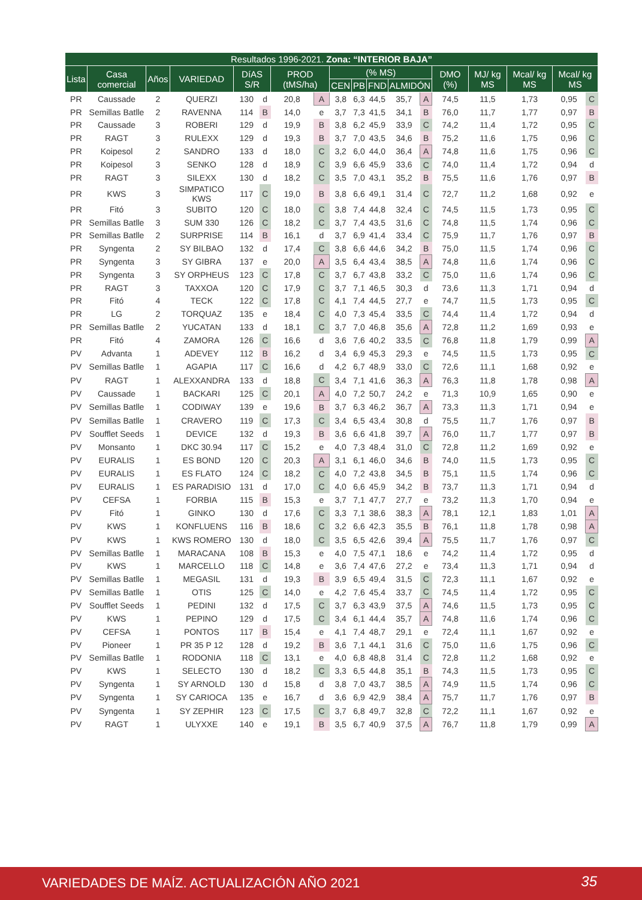| Resultados 1996-2021. Zona: “INTERIOR BAJA” | | | | | | | | | | | | | | | | | | |
| --- | --- | --- | --- | --- | --- | --- | --- | --- | --- | --- | --- | --- | --- | --- | --- | --- | --- | --- |
| Lista | Casa comercial | Años | VARIEDAD | DíAS S/R | | PROD (tMS/ha) | | (% MS) | | | | | DMO (%) | | MJ/ kg MS | Mcal/ kg MS | Mcal/ kg MS | |
| | | | | | | | | CEN | PB | FND | ALMIDÓN | | | | | | | |
| PR | Caussade | 2 | QUERZI | 130 | d | 20,8 | A | 3,8 | 6,3 | 44,5 | 35,7 | A | 74,5 | | 11,5 | 1,73 | 0,95 | C |
| PR | Semillas Batlle | 2 | RAVENNA | 114 | B | 14,0 | e | 3,7 | 7,3 | 41,5 | 34,1 | B | 76,0 | | 11,7 | 1,77 | 0,97 | B |
| PR | Caussade | 3 | ROBERI | 129 | d | 19,9 | B | 3,8 | 6,2 | 45,9 | 33,9 | C | 74,2 | | 11,4 | 1,72 | 0,95 | C |
| PR | RAGT | 3 | RULEXX | 129 | d | 19,3 | B | 3,7 | 7,0 | 43,5 | 34,6 | B | 75,2 | | 11,6 | 1,75 | 0,96 | C |
| PR | Koipesol | 2 | SANDRO | 133 | d | 18,0 | C | 3,2 | 6,0 | 44,0 | 36,4 | A | 74,8 | | 11,6 | 1,75 | 0,96 | C |
| PR | Koipesol | 3 | SENKO | 128 | d | 18,9 | C | 3,9 | 6,6 | 45,9 | 33,6 | C | 74,0 | | 11,4 | 1,72 | 0,94 | d |
| PR | RAGT | 3 | SILEXX | 130 | d | 18,2 | C | 3,5 | 7,0 | 43,1 | 35,2 | B | 75,5 | | 11,6 | 1,76 | 0,97 | B |
| PR | KWS | 3 | SIMPATICO KWS | 117 | C | 19,0 | B | 3,8 | 6,6 | 49,1 | 31,4 | C | 72,7 | | 11,2 | 1,68 | 0,92 | e |
| PR | Fitó | 3 | SUBITO | 120 | C | 18,0 | C | 3,8 | 7,4 | 44,8 | 32,4 | C | 74,5 | | 11,5 | 1,73 | 0,95 | C |
| PR | Semillas Batlle | 3 | SUM 330 | 126 | C | 18,2 | C | 3,7 | 7,4 | 43,5 | 31,6 | C | 74,8 | | 11,5 | 1,74 | 0,96 | C |
| PR | Semillas Batlle | 2 | SURPRISE | 114 | B | 16,1 | d | 3,7 | 6,9 | 41,4 | 33,4 | C | 75,9 | | 11,7 | 1,76 | 0,97 | B |
| PR | Syngenta | 2 | SY BILBAO | 132 | d | 17,4 | C | 3,8 | 6,6 | 44,6 | 34,2 | B | 75,0 | | 11,5 | 1,74 | 0,96 | C |
| PR | Syngenta | 3 | SY GIBRA | 137 | e | 20,0 | A | 3,5 | 6,4 | 43,4 | 38,5 | A | 74,8 | | 11,6 | 1,74 | 0,96 | C |
| PR | Syngenta | 3 | SY ORPHEUS | 123 | C | 17,8 | C | 3,7 | 6,7 | 43,8 | 33,2 | C | 75,0 | | 11,6 | 1,74 | 0,96 | C |
| PR | RAGT | 3 | TAXXOA | 120 | C | 17,9 | C | 3,7 | 7,1 | 46,5 | 30,3 | d | 73,6 | | 11,3 | 1,71 | 0,94 | d |
| PR | Fitó | 4 | TECK | 122 | C | 17,8 | C | 4,1 | 7,4 | 44,5 | 27,7 | e | 74,7 | | 11,5 | 1,73 | 0,95 | C |
| PR | LG | 2 | TORQUAZ | 135 | e | 18,4 | C | 4,0 | 7,3 | 45,4 | 33,5 | C | 74,4 | | 11,4 | 1,72 | 0,94 | d |
| PR | Semillas Batlle | 2 | YUCATAN | 133 | d | 18,1 | C | 3,7 | 7,0 | 46,8 | 35,6 | A | 72,8 | | 11,2 | 1,69 | 0,93 | e |
| PR | Fitó | 4 | ZAMORA | 126 | C | 16,6 | d | 3,6 | 7,6 | 40,2 | 33,5 | C | 76,8 | | 11,8 | 1,79 | 0,99 | A |
| PV | Advanta | 1 | ADEVEY | 112 | B | 16,2 | d | 3,4 | 6,9 | 45,3 | 29,3 | e | 74,5 | | 11,5 | 1,73 | 0,95 | C |
| PV | Semillas Batlle | 1 | AGAPIA | 117 | C | 16,6 | d | 4,2 | 6,7 | 48,9 | 33,0 | C | 72,6 | | 11,1 | 1,68 | 0,92 | e |
| PV | RAGT | 1 | ALEXXANDRA | 133 | d | 18,8 | C | 3,4 | 7,1 | 41,6 | 36,3 | A | 76,3 | | 11,8 | 1,78 | 0,98 | A |
| PV | Caussade | 1 | BACKARI | 125 | C | 20,1 | A | 4,0 | 7,2 | 50,7 | 24,2 | e | 71,3 | | 10,9 | 1,65 | 0,90 | e |
| PV | Semillas Batlle | 1 | CODIWAY | 139 | e | 19,6 | B | 3,7 | 6,3 | 46,2 | 36,7 | A | 73,3 | | 11,3 | 1,71 | 0,94 | e |
| PV | Semillas Batlle | 1 | CRAVERO | 119 | C | 17,3 | C | 3,4 | 6,5 | 43,4 | 30,8 | d | 75,5 | | 11,7 | 1,76 | 0,97 | B |
| PV | Soufflet Seeds | 1 | DEVICE | 132 | d | 19,3 | B | 3,6 | 6,6 | 41,8 | 39,7 | A | 76,0 | | 11,7 | 1,77 | 0,97 | B |
| PV | Monsanto | 1 | DKC 30.94 | 117 | C | 15,2 | e | 4,0 | 7,3 | 48,4 | 31,0 | C | 72,8 | | 11,2 | 1,69 | 0,92 | e |
| PV | EURALIS | 1 | ES BOND | 120 | C | 20,3 | A | 3,1 | 6,1 | 46,0 | 34,6 | B | 74,0 | | 11,5 | 1,73 | 0,95 | C |
| PV | EURALIS | 1 | ES FLATO | 124 | C | 18,2 | C | 4,0 | 7,2 | 43,8 | 34,5 | B | 75,1 | | 11,5 | 1,74 | 0,96 | C |
| PV | EURALIS | 1 | ES PARADISIO | 131 | d | 17,0 | C | 4,0 | 6,6 | 45,9 | 34,2 | B | 73,7 | | 11,3 | 1,71 | 0,94 | d |
| PV | CEFSA | 1 | FORBIA | 115 | B | 15,3 | e | 3,7 | 7,1 | 47,7 | 27,7 | e | 73,2 | | 11,3 | 1,70 | 0,94 | e |
| PV | Fitó | 1 | GINKO | 130 | d | 17,6 | C | 3,3 | 7,1 | 38,6 | 38,3 | A | 78,1 | | 12,1 | 1,83 | 1,01 | A |
| PV | KWS | 1 | KONFLUENS | 116 | B | 18,6 | C | 3,2 | 6,6 | 42,3 | 35,5 | B | 76,1 | | 11,8 | 1,78 | 0,98 | A |
| PV | KWS | 1 | KWS ROMERO | 130 | d | 18,0 | C | 3,5 | 6,5 | 42,6 | 39,4 | A | 75,5 | | 11,7 | 1,76 | 0,97 | C |
| PV | Semillas Batlle | 1 | MARACANA | 108 | B | 15,3 | e | 4,0 | 7,5 | 47,1 | 18,6 | e | 74,2 | | 11,4 | 1,72 | 0,95 | d |
| PV | KWS | 1 | MARCELLO | 118 | C | 14,8 | e | 3,6 | 7,4 | 47,6 | 27,2 | e | 73,4 | | 11,3 | 1,71 | 0,94 | d |
| PV | Semillas Batlle | 1 | MEGASIL | 131 | d | 19,3 | B | 3,9 | 6,5 | 49,4 | 31,5 | C | 72,3 | | 11,1 | 1,67 | 0,92 | e |
| PV | Semillas Batlle | 1 | OTIS | 125 | C | 14,0 | e | 4,2 | 7,6 | 45,4 | 33,7 | C | 74,5 | | 11,4 | 1,72 | 0,95 | C |
| PV | Soufflet Seeds | 1 | PEDINI | 132 | d | 17,5 | C | 3,7 | 6,3 | 43,9 | 37,5 | A | 74,6 | | 11,5 | 1,73 | 0,95 | C |
| PV | KWS | 1 | PEPINO | 129 | d | 17,5 | C | 3,4 | 6,1 | 44,4 | 35,7 | A | 74,8 | | 11,6 | 1,74 | 0,96 | C |
| PV | CEFSA | 1 | PONTOS | 117 | B | 15,4 | e | 4,1 | 7,4 | 48,7 | 29,1 | e | 72,4 | | 11,1 | 1,67 | 0,92 | e |
| PV | Pioneer | 1 | PR 35 P 12 | 128 | d | 19,2 | B | 3,6 | 7,1 | 44,1 | 31,6 | C | 75,0 | | 11,6 | 1,75 | 0,96 | C |
| PV | Semillas Batlle | 1 | RODONIA | 118 | C | 13,1 | e | 4,0 | 6,8 | 48,8 | 31,4 | C | 72,8 | | 11,2 | 1,68 | 0,92 | e |
| PV | KWS | 1 | SELECTO | 130 | d | 18,2 | C | 3,3 | 6,5 | 44,8 | 35,1 | B | 74,3 | | 11,5 | 1,73 | 0,95 | C |
| PV | Syngenta | 1 | SY ARNOLD | 130 | d | 15,8 | d | 3,8 | 7,0 | 43,7 | 38,5 | A | 74,9 | | 11,5 | 1,74 | 0,96 | C |
| PV | Syngenta | 1 | SY CARIOCA | 135 | e | 16,7 | d | 3,6 | 6,9 | 42,9 | 38,4 | A | 75,7 | | 11,7 | 1,76 | 0,97 | B |
| PV | Syngenta | 1 | SY ZEPHIR | 123 | C | 17,5 | C | 3,7 | 6,8 | 49,7 | 32,8 | C | 72,2 | | 11,1 | 1,67 | 0,92 | e |
| PV | RAGT | 1 | ULYXXE | 140 | e | 19,1 | B | 3,5 | 6,7 | 40,9 | 37,5 | A | 76,7 | | 11,8 | 1,79 | 0,99 | A |
VARIEDADES DE MAÍZ. ACTUALIZACIÓN AÑO 2021 35